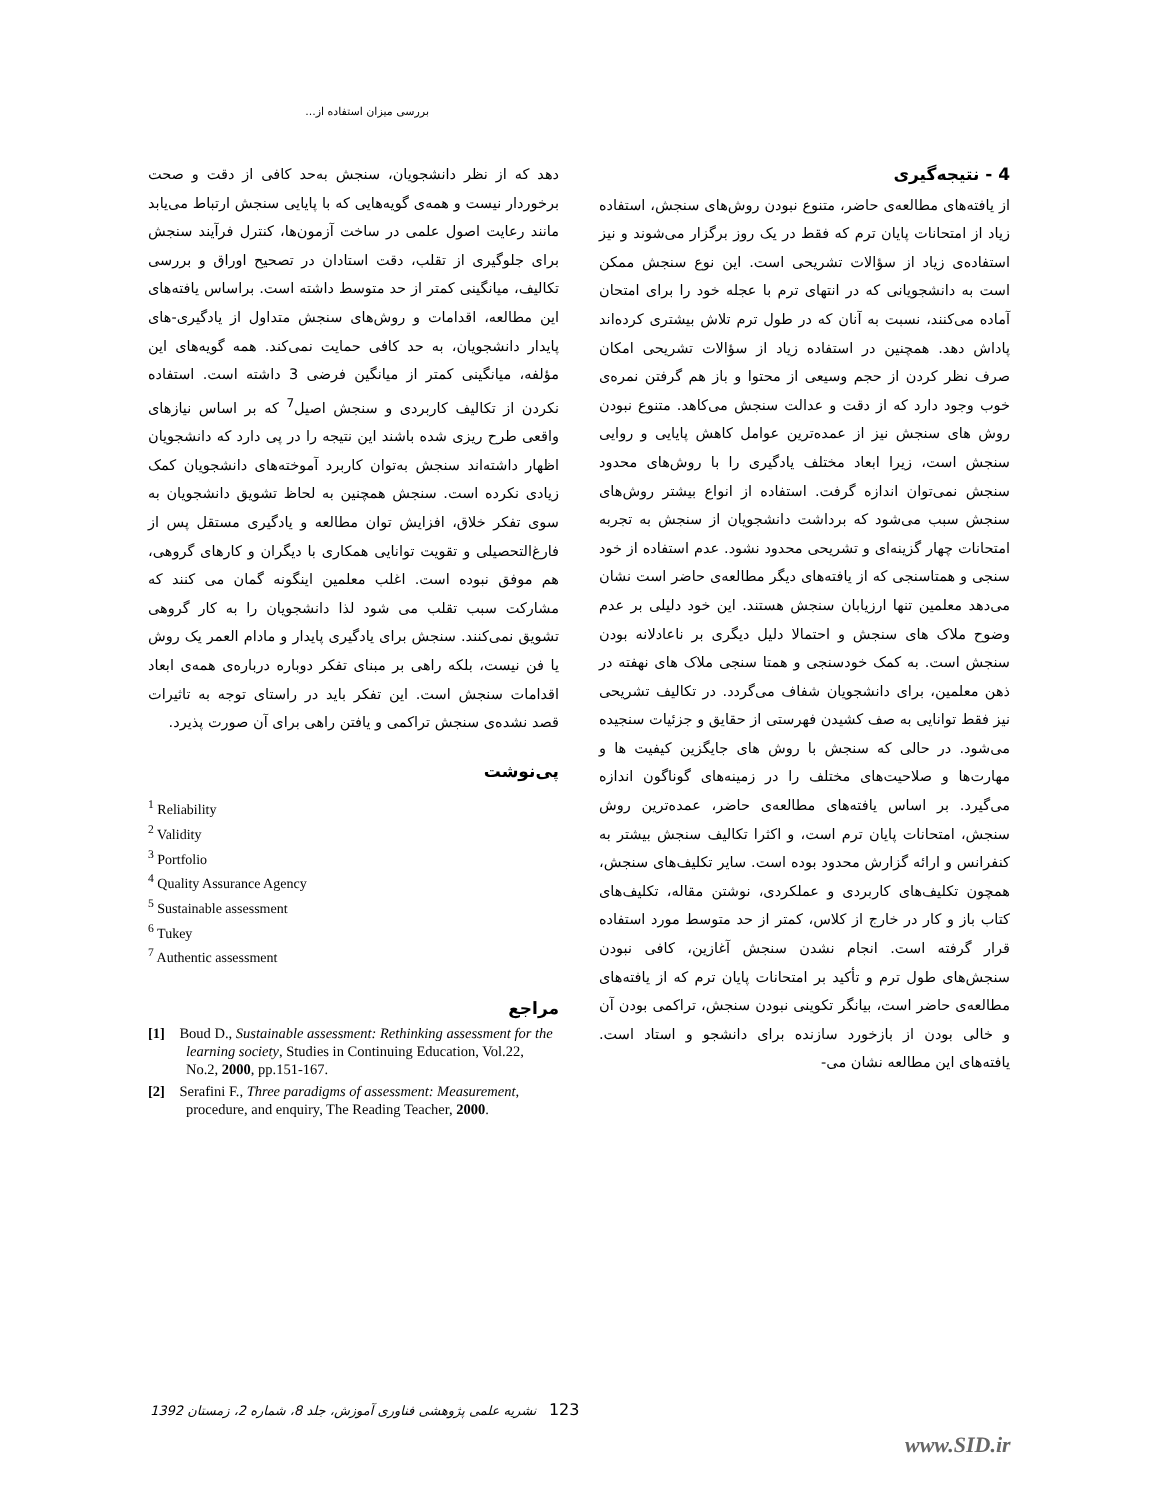بررسی میزان استفاده از...
4 - نتیجه‌گیری
از یافته‌های مطالعه‌ی حاضر، متنوع نبودن روش‌های سنجش، استفاده زیاد از امتحانات پایان ترم که فقط در یک روز برگزار می‌شوند و نیز استفاده‌ی زیاد از سؤالات تشریحی است. این نوع سنجش ممکن است به دانشجویانی که در انتهای ترم با عجله خود را برای امتحان آماده می‌کنند، نسبت به آنان که در طول ترم تلاش بیشتری کرده‌اند پاداش دهد. همچنین در استفاده زیاد از سؤالات تشریحی امکان صرف نظر کردن از حجم وسیعی از محتوا و باز هم گرفتن نمره‌ی خوب وجود دارد که از دقت و عدالت سنجش می‌کاهد. متنوع نبودن روش های سنجش نیز از عمده‌ترین عوامل کاهش پایایی و روایی سنجش است، زیرا ابعاد مختلف یادگیری را با روش‌های محدود سنجش نمی‌توان اندازه گرفت. استفاده از انواع بیشتر روش‌های سنجش سبب می‌شود که برداشت دانشجویان از سنجش به تجربه امتحانات چهار گزینه‌ای و تشریحی محدود نشود. عدم استفاده از خود سنجی و همتاسنجی که از یافته‌های دیگر مطالعه‌ی حاضر است نشان می‌دهد معلمین تنها ارزیابان سنجش هستند. این خود دلیلی بر عدم وضوح ملاک های سنجش و احتمالا دلیل دیگری بر ناعادلانه بودن سنجش است. به کمک خودسنجی و همتا سنجی ملاک های نهفته در ذهن معلمین، برای دانشجویان شفاف می‌گردد. در تکالیف تشریحی نیز فقط توانایی به صف کشیدن فهرستی از حقایق و جزئیات سنجیده می‌شود. در حالی که سنجش با روش های جایگزین کیفیت ها و مهارت‌ها و صلاحیت‌های مختلف را در زمینه‌های گوناگون اندازه می‌گیرد. بر اساس یافته‌های مطالعه‌ی حاضر، عمده‌ترین روش سنجش، امتحانات پایان ترم است، و اکثرا تکالیف سنجش بیشتر به کنفرانس و ارائه گزارش محدود بوده است. سایر تکلیف‌های سنجش، همچون تکلیف‌های کاربردی و عملکردی، نوشتن مقاله، تکلیف‌های کتاب باز و کار در خارج از کلاس، کمتر از حد متوسط مورد استفاده قرار گرفته است. انجام نشدن سنجش آغازین، کافی نبودن سنجش‌های طول ترم و تأکید بر امتحانات پایان ترم که از یافته‌های مطالعه‌ی حاضر است، بیانگر تکوینی نبودن سنجش، تراکمی بودن آن و خالی بودن از بازخورد سازنده برای دانشجو و استاد است. یافته‌های این مطالعه نشان می-
دهد که از نظر دانشجویان، سنجش به‌حد کافی از دقت و صحت برخوردار نیست و همه‌ی گویه‌هایی که با پایایی سنجش ارتباط می‌یابد مانند رعایت اصول علمی در ساخت آزمون‌ها، کنترل فرآیند سنجش برای جلوگیری از تقلب، دقت استادان در تصحیح اوراق و بررسی تکالیف، میانگینی کمتر از حد متوسط داشته است. براساس یافته‌های این مطالعه، اقدامات و روش‌های سنجش متداول از یادگیری-های پایدار دانشجویان، به حد کافی حمایت نمی‌کند. همه گویه‌های این مؤلفه، میانگینی کمتر از میانگین فرضی 3 داشته است. استفاده نکردن از تکالیف کاربردی و سنجش اصیل<sup>7</sup> که بر اساس نیازهای واقعی طرح ریزی شده باشند این نتیجه را در پی دارد که دانشجویان اظهار داشته‌اند سنجش به‌توان کاربرد آموخته‌های دانشجویان کمک زیادی نکرده است. سنجش همچنین به لحاظ تشویق دانشجویان به سوی تفکر خلاق، افزایش توان مطالعه و یادگیری مستقل پس از فارغ‌التحصیلی و تقویت توانایی همکاری با دیگران و کارهای گروهی، هم موفق نبوده است. اغلب معلمین اینگونه گمان می کنند که مشارکت سبب تقلب می شود لذا دانشجویان را به کار گروهی تشویق نمی‌کنند. سنجش برای یادگیری پایدار و مادام العمر یک روش یا فن نیست، بلکه راهی بر مبنای تفکر دوباره درباره‌ی همه‌ی ابعاد اقدامات سنجش است. این تفکر باید در راستای توجه به تاثیرات قصد نشده‌ی سنجش تراکمی و یافتن راهی برای آن صورت پذیرد.
پی‌نوشت
<sup>1</sup> Reliability
<sup>2</sup> Validity
<sup>3</sup> Portfolio
<sup>4</sup> Quality Assurance Agency
<sup>5</sup> Sustainable assessment
<sup>6</sup> Tukey
<sup>7</sup> Authentic assessment
مراجع
[1] Boud D., Sustainable assessment: Rethinking assessment for the learning society, Studies in Continuing Education, Vol.22, No.2, 2000, pp.151-167.
[2] Serafini F., Three paradigms of assessment: Measurement, procedure, and enquiry, The Reading Teacher, 2000.
123 نشریه علمی پژوهشی فناوری آموزش، جلد 8، شماره 2، زمستان 1392
www.SID.ir